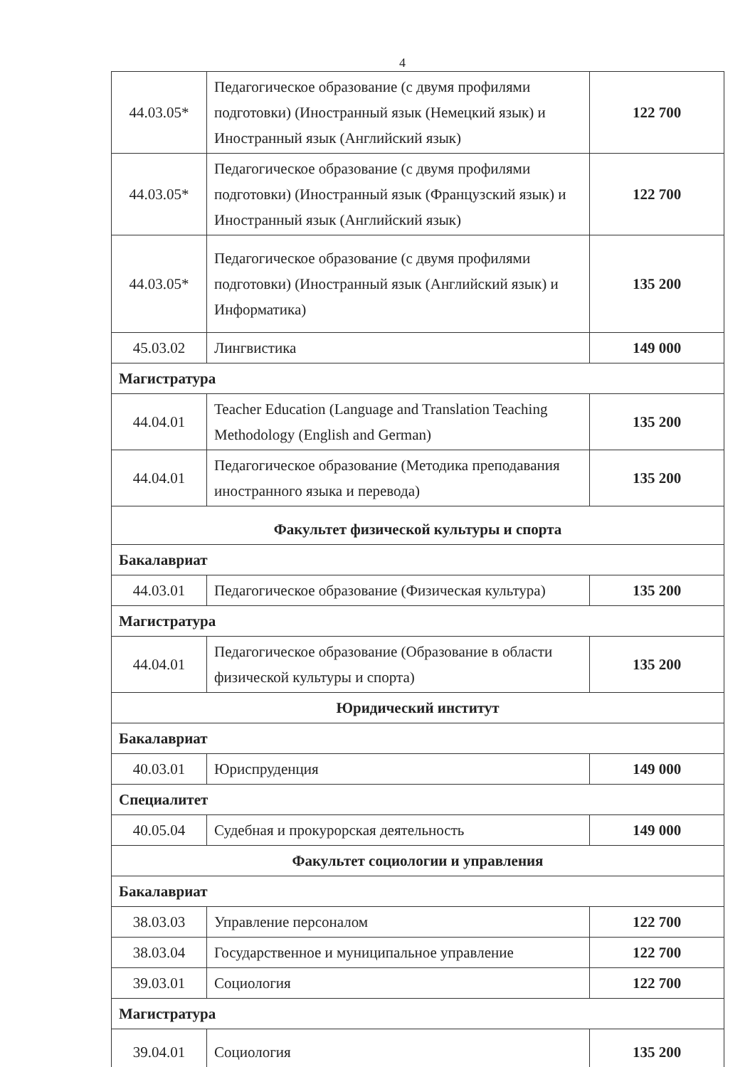4
| 44.03.05* | Педагогическое образование (с двумя профилями подготовки) (Иностранный язык (Немецкий язык) и Иностранный язык (Английский язык) | 122 700 |
| 44.03.05* | Педагогическое образование (с двумя профилями подготовки) (Иностранный язык (Французский язык) и Иностранный язык (Английский язык) | 122 700 |
| 44.03.05* | Педагогическое образование (с двумя профилями подготовки) (Иностранный язык (Английский язык) и Информатика) | 135 200 |
| 45.03.02 | Лингвистика | 149 000 |
| Магистратура | | |
| 44.04.01 | Teacher Education (Language and Translation Teaching Methodology (English and German) | 135 200 |
| 44.04.01 | Педагогическое образование (Методика преподавания иностранного языка и перевода) | 135 200 |
| Факультет физической культуры и спорта | | |
| Бакалавриат | | |
| 44.03.01 | Педагогическое образование (Физическая культура) | 135 200 |
| Магистратура | | |
| 44.04.01 | Педагогическое образование (Образование в области физической культуры и спорта) | 135 200 |
| Юридический институт | | |
| Бакалавриат | | |
| 40.03.01 | Юриспруденция | 149 000 |
| Специалитет | | |
| 40.05.04 | Судебная и прокурорская деятельность | 149 000 |
| Факультет социологии и управления | | |
| Бакалавриат | | |
| 38.03.03 | Управление персоналом | 122 700 |
| 38.03.04 | Государственное и муниципальное управление | 122 700 |
| 39.03.01 | Социология | 122 700 |
| Магистратура | | |
| 39.04.01 | Социология | 135 200 |